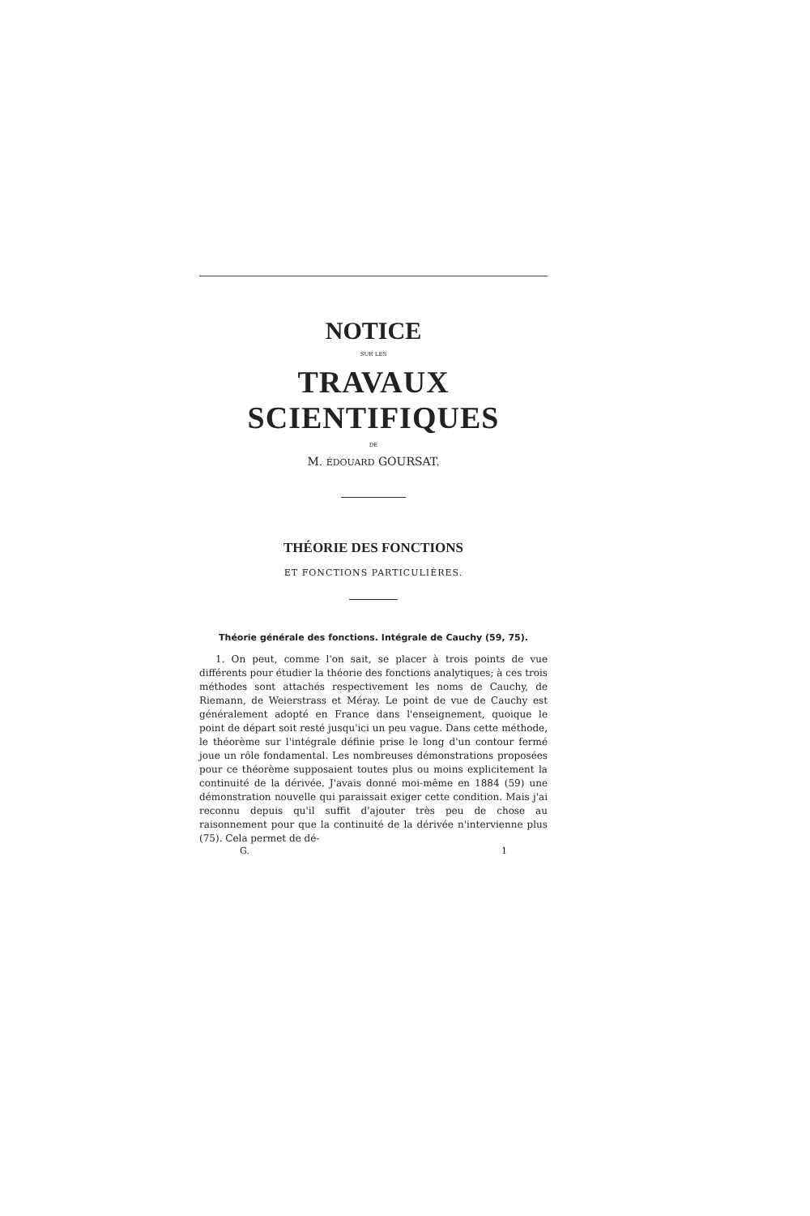NOTICE
SUR LES
TRAVAUX SCIENTIFIQUES
DE
M. ÉDOUARD GOURSAT.
THÉORIE DES FONCTIONS
ET FONCTIONS PARTICULIÈRES.
Théorie générale des fonctions. Intégrale de Cauchy (59, 75).
1. On peut, comme l'on sait, se placer à trois points de vue différents pour étudier la théorie des fonctions analytiques; à ces trois méthodes sont attachés respectivement les noms de Cauchy, de Riemann, de Weierstrass et Méray. Le point de vue de Cauchy est généralement adopté en France dans l'enseignement, quoique le point de départ soit resté jusqu'ici un peu vague. Dans cette méthode, le théorème sur l'intégrale définie prise le long d'un contour fermé joue un rôle fondamental. Les nombreuses démonstrations proposées pour ce théorème supposaient toutes plus ou moins explicitement la continuité de la dérivée. J'avais donné moi-même en 1884 (59) une démonstration nouvelle qui paraissait exiger cette condition. Mais j'ai reconnu depuis qu'il suffit d'ajouter très peu de chose au raisonnement pour que la continuité de la dérivée n'intervienne plus (75). Cela permet de dé-
G. 1